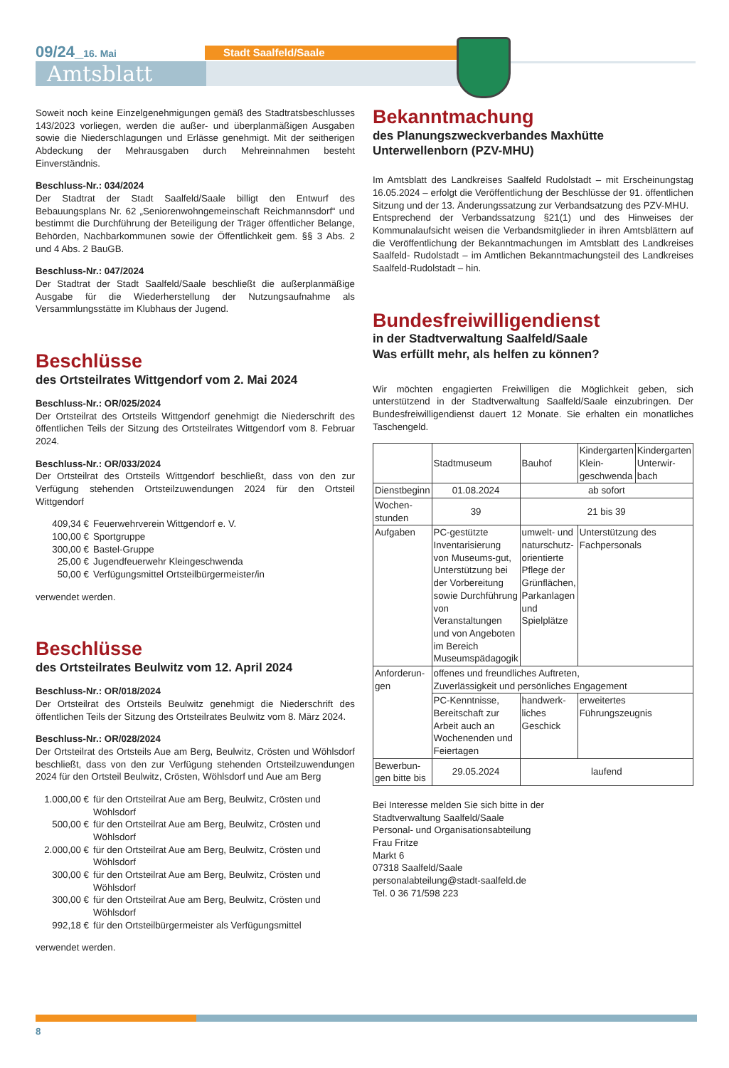09/24_16. Mai Stadt Saalfeld/Saale
Amtsblatt
Soweit noch keine Einzelgenehmigungen gemäß des Stadtratsbeschlusses 143/2023 vorliegen, werden die außer- und überplanmäßigen Ausgaben sowie die Niederschlagungen und Erlässe genehmigt. Mit der seitherigen Abdeckung der Mehrausgaben durch Mehreinnahmen besteht Einverständnis.
Beschluss-Nr.: 034/2024
Der Stadtrat der Stadt Saalfeld/Saale billigt den Entwurf des Bebauungsplans Nr. 62 „Seniorenwohngemeinschaft Reichmannsdorf“ und bestimmt die Durchführung der Beteiligung der Träger öffentlicher Belange, Behörden, Nachbarkommunen sowie der Öffentlichkeit gem. §§ 3 Abs. 2 und 4 Abs. 2 BauGB.
Beschluss-Nr.: 047/2024
Der Stadtrat der Stadt Saalfeld/Saale beschließt die außerplanmäßige Ausgabe für die Wiederherstellung der Nutzungsaufnahme als Versammlungsstätte im Klubhaus der Jugend.
Beschlüsse
des Ortsteilrates Wittgendorf vom 2. Mai 2024
Beschluss-Nr.: OR/025/2024
Der Ortsteilrat des Ortsteils Wittgendorf genehmigt die Niederschrift des öffentlichen Teils der Sitzung des Ortsteilrates Wittgendorf vom 8. Februar 2024.
Beschluss-Nr.: OR/033/2024
Der Ortsteilrat des Ortsteils Wittgendorf beschließt, dass von den zur Verfügung stehenden Ortsteilzuwendungen 2024 für den Ortsteil Wittgendorf
| 409,34 € | Feuerwehrverein Wittgendorf e. V. |
| 100,00 € | Sportgruppe |
| 300,00 € | Bastel-Gruppe |
| 25,00 € | Jugendfeuerwehr Kleingeschwenda |
| 50,00 € | Verfügungsmittel Ortsteilbürgermeister/in |
verwendet werden.
Beschlüsse
des Ortsteilrates Beulwitz vom 12. April 2024
Beschluss-Nr.: OR/018/2024
Der Ortsteilrat des Ortsteils Beulwitz genehmigt die Niederschrift des öffentlichen Teils der Sitzung des Ortsteilrates Beulwitz vom 8. März 2024.
Beschluss-Nr.: OR/028/2024
Der Ortsteilrat des Ortsteils Aue am Berg, Beulwitz, Crösten und Wöhlsdorf beschließt, dass von den zur Verfügung stehenden Ortsteilzuwendungen 2024 für den Ortsteil Beulwitz, Crösten, Wöhlsdorf und Aue am Berg
| 1.000,00 € | für den Ortsteilrat Aue am Berg, Beulwitz, Crösten und Wöhlsdorf |
| 500,00 € | für den Ortsteilrat Aue am Berg, Beulwitz, Crösten und Wöhlsdorf |
| 2.000,00 € | für den Ortsteilrat Aue am Berg, Beulwitz, Crösten und Wöhlsdorf |
| 300,00 € | für den Ortsteilrat Aue am Berg, Beulwitz, Crösten und Wöhlsdorf |
| 300,00 € | für den Ortsteilrat Aue am Berg, Beulwitz, Crösten und Wöhlsdorf |
| 992,18 € | für den Ortsteilbürgermeister als Verfügungsmittel |
verwendet werden.
Bekanntmachung
des Planungszweckverbandes Maxhütte
Unterwellenborn (PZV-MHU)
Im Amtsblatt des Landkreises Saalfeld Rudolstadt – mit Erscheinungstag 16.05.2024 – erfolgt die Veröffentlichung der Beschlüsse der 91. öffentlichen Sitzung und der 13. Änderungssatzung zur Verbandsatzung des PZV-MHU.
Entsprechend der Verbandssatzung §21(1) und des Hinweises der Kommunalaufsicht weisen die Verbandsmitglieder in ihren Amtsblättern auf die Veröffentlichung der Bekanntmachungen im Amtsblatt des Landkreises Saalfeld- Rudolstadt – im Amtlichen Bekanntmachungsteil des Landkreises Saalfeld-Rudolstadt – hin.
Bundesfreiwilligendienst
in der Stadtverwaltung Saalfeld/Saale
Was erfüllt mehr, als helfen zu können?
Wir möchten engagierten Freiwilligen die Möglichkeit geben, sich unterstützend in der Stadtverwaltung Saalfeld/Saale einzubringen. Der Bundesfreiwilligendienst dauert 12 Monate. Sie erhalten ein monatliches Taschengeld.
| | Stadtmuseum | Bauhof | Kindergarten Klein-geschwenda | Kindergarten Unterwir-bach |
| --- | --- | --- | --- | --- |
| Dienstbeginn | 01.08.2024 | ab sofort | | |
| Wochen-stunden | 39 | 21 bis 39 | | |
| Aufgaben | PC-gestützte Inventarisierung von Museums-gut, Unterstützung bei der Vorbereitung sowie Durchführung von Veranstaltungen und von Angeboten im Bereich Museumspädagogik | umwelt- und naturschutz-orientierte Pflege der Grünflächen, Parkanlagen und Spielplätze | Unterstützung des Fachpersonals | |
| Anforderun-gen | offenes und freundliches Auftreten, Zuverlässigkeit und persönliches Engagement | | | |
| | PC-Kenntnisse, Bereitschaft zur Arbeit auch an Wochenenden und Feiertagen | handwerk-liches Geschick | erweitertes Führungszeugnis | |
| Bewerbun-gen bitte bis | 29.05.2024 | laufend | | |
Bei Interesse melden Sie sich bitte in der
Stadtverwaltung Saalfeld/Saale
Personal- und Organisationsabteilung
Frau Fritze
Markt 6
07318 Saalfeld/Saale
personalabteilung@stadt-saalfeld.de
Tel. 0 36 71/598 223
8